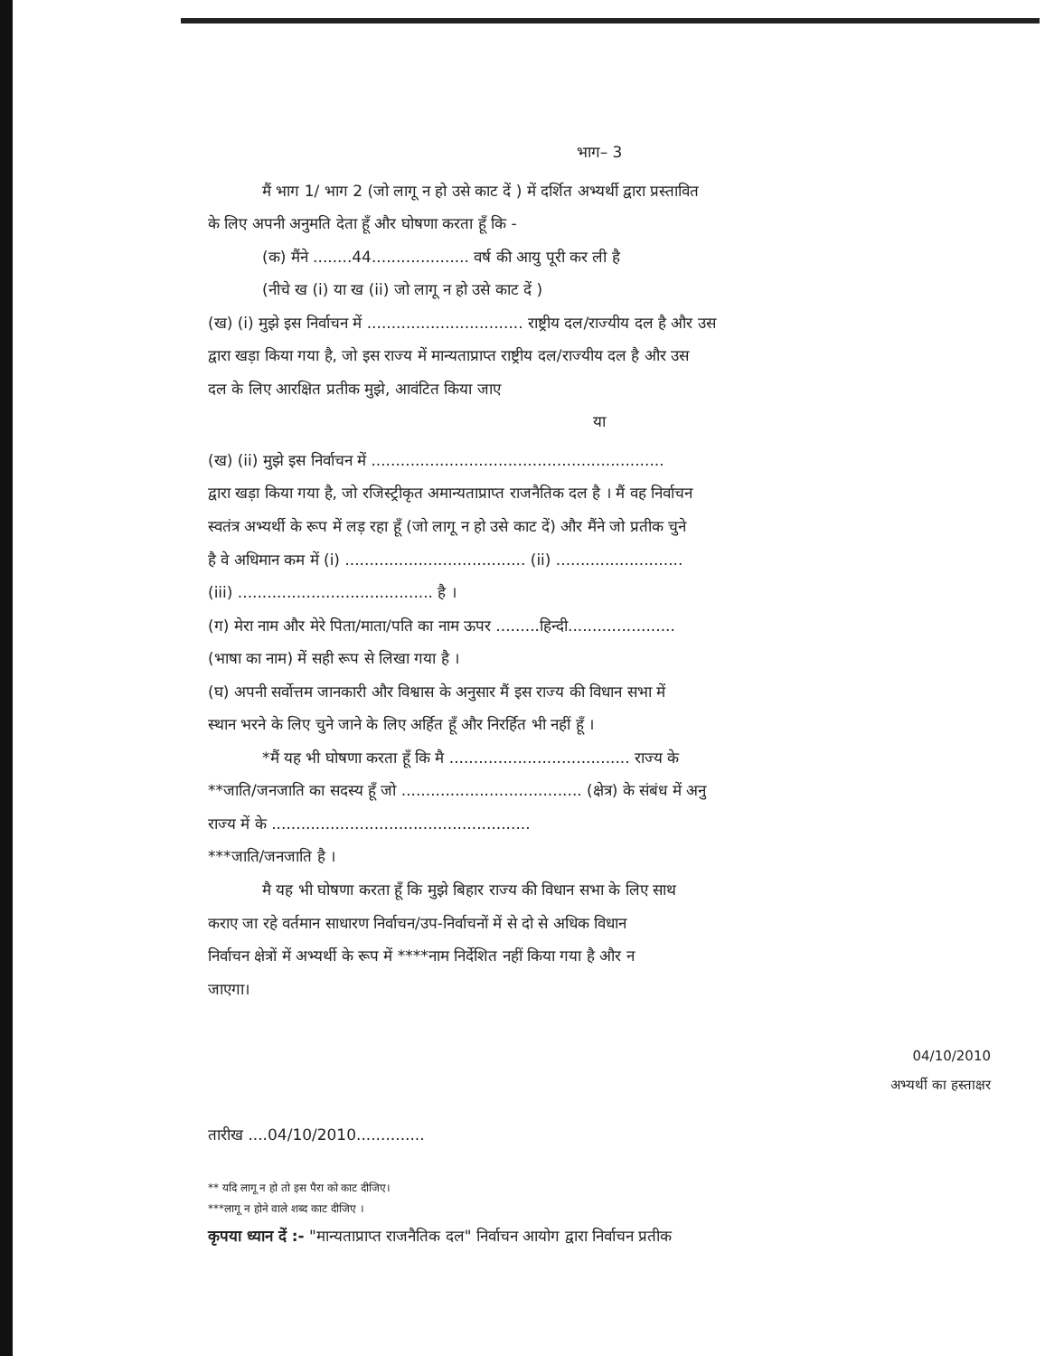भाग– 3
मैं भाग 1/ भाग 2 (जो लागू न हो उसे काट दें ) में दर्शित अभ्यर्थी द्वारा प्रस्तावित
के लिए अपनी अनुमति देता हूँ और घोषणा करता हूँ कि -
(क) मैंने ........44.................... वर्ष की आयु पूरी कर ली है
(नीचे ख (i) या ख (ii) जो लागू न हो उसे काट दें )
(ख) (i) मुझे इस निर्वाचन में ................................ राष्ट्रीय दल/राज्यीय दल है और उस
द्वारा खड़ा किया गया है, जो इस राज्य में मान्यताप्राप्त राष्ट्रीय दल/राज्यीय दल है और उस
दल के लिए आरक्षित प्रतीक मुझे, आवंटित किया जाए
या
(ख) (ii) मुझे इस निर्वाचन में ............................................................
द्वारा खड़ा किया गया है, जो रजिस्ट्रीकृत अमान्यताप्राप्त राजनैतिक दल है । मैं वह निर्वाचन
स्वतंत्र अभ्यर्थी के रूप में लड़ रहा हूँ (जो लागू न हो उसे काट दें) और मैंने जो प्रतीक चुने
है वे अधिमान कम में (i) ..................................... (ii) ..........................
(iii) ........................................ है ।
(ग) मेरा नाम और मेरे पिता/माता/पति का नाम ऊपर .........हिन्दी......................
(भाषा का नाम) में सही रूप से लिखा गया है ।
(घ) अपनी सर्वोत्तम जानकारी और विश्वास के अनुसार मैं इस राज्य की विधान सभा में
स्थान भरने के लिए चुने जाने के लिए अर्हित हूँ और निरर्हित भी नहीं हूँ ।
*मैं यह भी घोषणा करता हूँ कि मै ..................................... राज्य के
**जाति/जनजाति का सदस्य हूँ जो ..................................... (क्षेत्र) के संबंध में अनु
राज्य में के .....................................................
***जाति/जनजाति है ।
मै यह भी घोषणा करता हूँ कि मुझे बिहार राज्य की विधान सभा के लिए साथ
कराए जा रहे वर्तमान साधारण निर्वाचन/उप-निर्वाचनों में से दो से अधिक विधान
निर्वाचन क्षेत्रों में अभ्यर्थी के रूप में ****नाम निर्देशित नहीं किया गया है और न
जाएगा।
04/10/2010
अभ्यर्थी का हस्ताक्षर
तारीख ....04/10/2010..............
** यदि लागू न हो तो इस पैरा को काट दीजिए।
***लागू न होने वाले शब्द काट दीजिए ।
कृपया ध्यान दें :- "मान्यताप्राप्त राजनैतिक दल" निर्वाचन आयोग द्वारा निर्वाचन प्रतीक